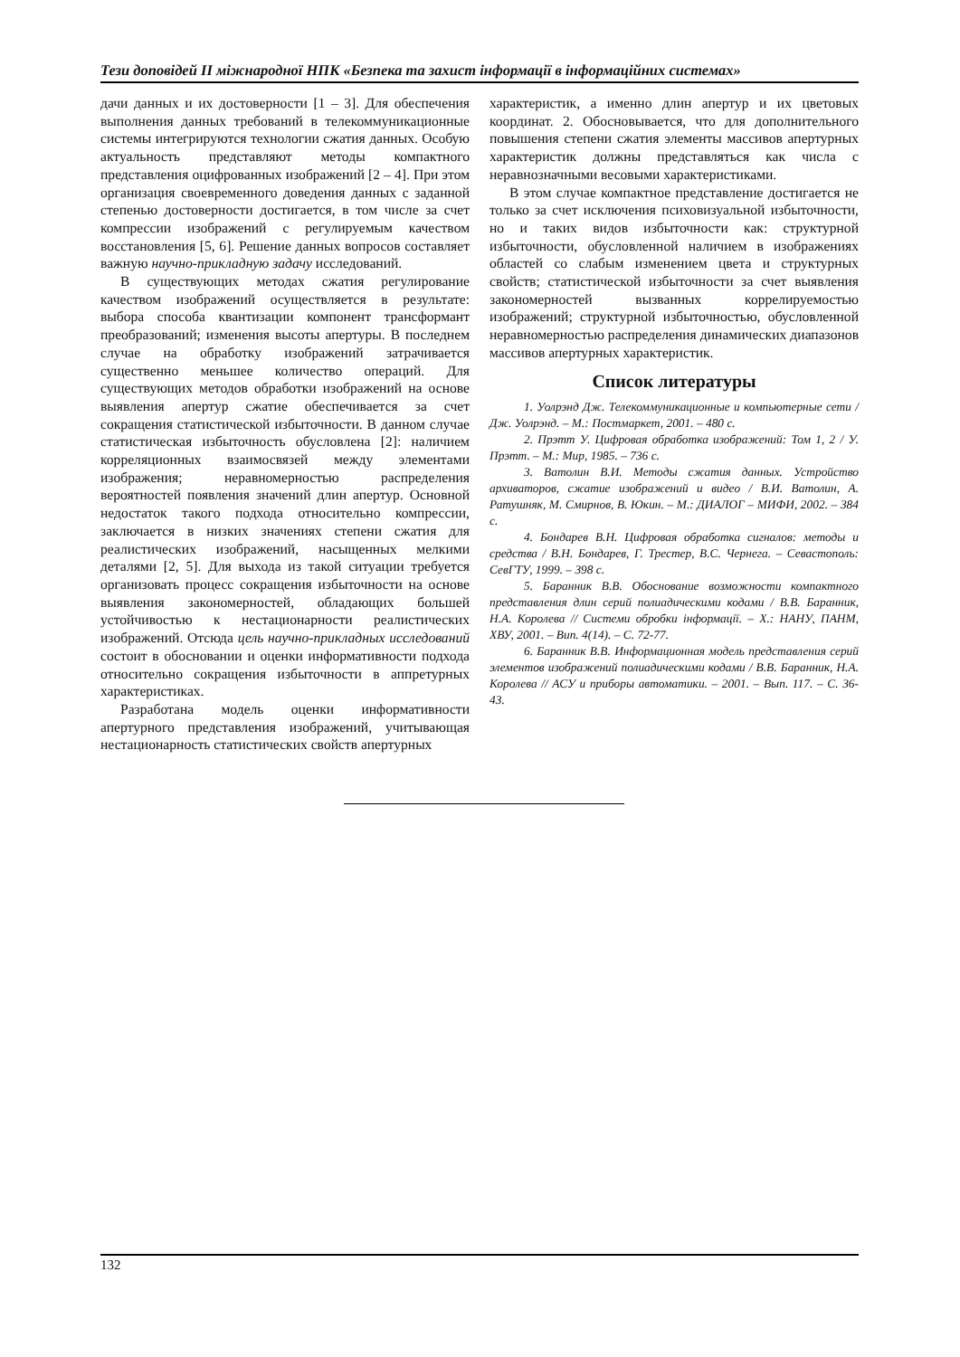Тези доповідей ІІ міжнародної НПК «Безпека та захист інформації в інформаційних системах»
дачи данных и их достоверности [1 – 3]. Для обеспечения выполнения данных требований в телекоммуникационные системы интегрируются технологии сжатия данных. Особую актуальность представляют методы компактного представления оцифрованных изображений [2 – 4]. При этом организация своевременного доведения данных с заданной степенью достоверности достигается, в том числе за счет компрессии изображений с регулируемым качеством восстановления [5, 6]. Решение данных вопросов составляет важную научно-прикладную задачу исследований.
В существующих методах сжатия регулирование качеством изображений осуществляется в результате: выбора способа квантизации компонент трансформант преобразований; изменения высоты апертуры. В последнем случае на обработку изображений затрачивается существенно меньшее количество операций. Для существующих методов обработки изображений на основе выявления апертур сжатие обеспечивается за счет сокращения статистической избыточности. В данном случае статистическая избыточность обусловлена [2]: наличием корреляционных взаимосвязей между элементами изображения; неравномерностью распределения вероятностей появления значений длин апертур. Основной недостаток такого подхода относительно компрессии, заключается в низких значениях степени сжатия для реалистических изображений, насыщенных мелкими деталями [2, 5]. Для выхода из такой ситуации требуется организовать процесс сокращения избыточности на основе выявления закономерностей, обладающих большей устойчивостью к нестационарности реалистических изображений. Отсюда цель научно-прикладных исследований состоит в обосновании и оценки информативности подхода относительно сокращения избыточности в аппретурных характеристиках.
Разработана модель оценки информативности апертурного представления изображений, учитывающая нестационарность статистических свойств апертурных
характеристик, а именно длин апертур и их цветовых координат. 2. Обосновывается, что для дополнительного повышения степени сжатия элементы массивов апертурных характеристик должны представляться как числа с неравнозначными весовыми характеристиками.
В этом случае компактное представление достигается не только за счет исключения психовизуальной избыточности, но и таких видов избыточности как: структурной избыточности, обусловленной наличием в изображениях областей со слабым изменением цвета и структурных свойств; статистической избыточности за счет выявления закономерностей вызванных коррелируемостью изображений; структурной избыточностью, обусловленной неравномерностью распределения динамических диапазонов массивов апертурных характеристик.
Список литературы
1. Уолрэнд Дж. Телекоммуникационные и компьютерные сети / Дж. Уолрэнд. – М.: Постмаркет, 2001. – 480 с.
2. Прэтт У. Цифровая обработка изображений: Том 1, 2 / У. Прэтт. – М.: Мир, 1985. – 736 с.
3. Ватолин В.И. Методы сжатия данных. Устройство архиваторов, сжатие изображений и видео / В.И. Ватолин, А. Ратушняк, М. Смирнов, В. Юкин. – М.: ДИАЛОГ – МИФИ, 2002. – 384 с.
4. Бондарев В.Н. Цифровая обработка сигналов: методы и средства / В.Н. Бондарев, Г. Трестер, В.С. Чернега. – Севастополь: СевГТУ, 1999. – 398 с.
5. Баранник В.В. Обоснование возможности компактного представления длин серий полиадическими кодами / В.В. Баранник, Н.А. Королева // Системи обробки інформації. – Х.: НАНУ, ПАНМ, ХВУ, 2001. – Вип. 4(14). – С. 72-77.
6. Баранник В.В. Информационная модель представления серий элементов изображений полиадическими кодами / В.В. Баранник, Н.А. Королева // АСУ и приборы автоматики. – 2001. – Вып. 117. – С. 36-43.
132